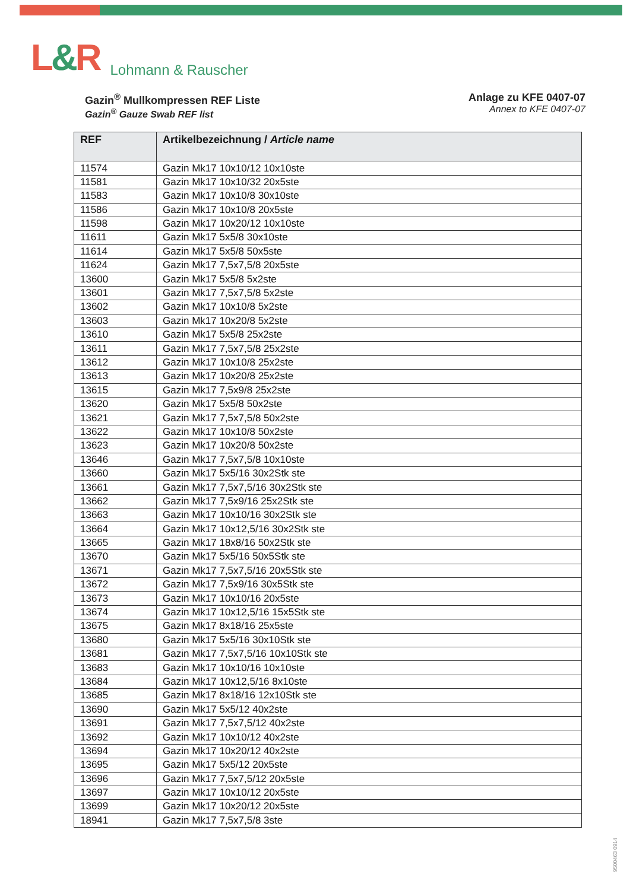L&R
Lohmann & Rauscher
Gazin<sup>®</sup> Mullkompressen REF Liste
Gazin<sup>®</sup> Gauze Swab REF list
Anlage zu KFE 0407-07
Annex to KFE 0407-07
| REF | Artikelbezeichnung / Article name |
| --- | --- |
| 11574 | Gazin Mk17 10x10/12 10x10ste |
| 11581 | Gazin Mk17 10x10/32 20x5ste |
| 11583 | Gazin Mk17 10x10/8 30x10ste |
| 11586 | Gazin Mk17 10x10/8 20x5ste |
| 11598 | Gazin Mk17 10x20/12 10x10ste |
| 11611 | Gazin Mk17 5x5/8 30x10ste |
| 11614 | Gazin Mk17 5x5/8 50x5ste |
| 11624 | Gazin Mk17 7,5x7,5/8 20x5ste |
| 13600 | Gazin Mk17 5x5/8 5x2ste |
| 13601 | Gazin Mk17 7,5x7,5/8 5x2ste |
| 13602 | Gazin Mk17 10x10/8 5x2ste |
| 13603 | Gazin Mk17 10x20/8 5x2ste |
| 13610 | Gazin Mk17 5x5/8 25x2ste |
| 13611 | Gazin Mk17 7,5x7,5/8 25x2ste |
| 13612 | Gazin Mk17 10x10/8 25x2ste |
| 13613 | Gazin Mk17 10x20/8 25x2ste |
| 13615 | Gazin Mk17 7,5x9/8 25x2ste |
| 13620 | Gazin Mk17 5x5/8 50x2ste |
| 13621 | Gazin Mk17 7,5x7,5/8 50x2ste |
| 13622 | Gazin Mk17 10x10/8 50x2ste |
| 13623 | Gazin Mk17 10x20/8 50x2ste |
| 13646 | Gazin Mk17 7,5x7,5/8 10x10ste |
| 13660 | Gazin Mk17 5x5/16 30x2Stk ste |
| 13661 | Gazin Mk17 7,5x7,5/16 30x2Stk ste |
| 13662 | Gazin Mk17 7,5x9/16 25x2Stk ste |
| 13663 | Gazin Mk17 10x10/16 30x2Stk ste |
| 13664 | Gazin Mk17 10x12,5/16 30x2Stk ste |
| 13665 | Gazin Mk17 18x8/16 50x2Stk ste |
| 13670 | Gazin Mk17 5x5/16 50x5Stk ste |
| 13671 | Gazin Mk17 7,5x7,5/16 20x5Stk ste |
| 13672 | Gazin Mk17 7,5x9/16 30x5Stk ste |
| 13673 | Gazin Mk17 10x10/16 20x5ste |
| 13674 | Gazin Mk17 10x12,5/16 15x5Stk ste |
| 13675 | Gazin Mk17 8x18/16 25x5ste |
| 13680 | Gazin Mk17 5x5/16 30x10Stk ste |
| 13681 | Gazin Mk17 7,5x7,5/16 10x10Stk ste |
| 13683 | Gazin Mk17 10x10/16 10x10ste |
| 13684 | Gazin Mk17 10x12,5/16 8x10ste |
| 13685 | Gazin Mk17 8x18/16 12x10Stk ste |
| 13690 | Gazin Mk17 5x5/12 40x2ste |
| 13691 | Gazin Mk17 7,5x7,5/12 40x2ste |
| 13692 | Gazin Mk17 10x10/12 40x2ste |
| 13694 | Gazin Mk17 10x20/12 40x2ste |
| 13695 | Gazin Mk17 5x5/12 20x5ste |
| 13696 | Gazin Mk17 7,5x7,5/12 20x5ste |
| 13697 | Gazin Mk17 10x10/12 20x5ste |
| 13699 | Gazin Mk17 10x20/12 20x5ste |
| 18941 | Gazin Mk17 7,5x7,5/8 3ste |
9500463 0914